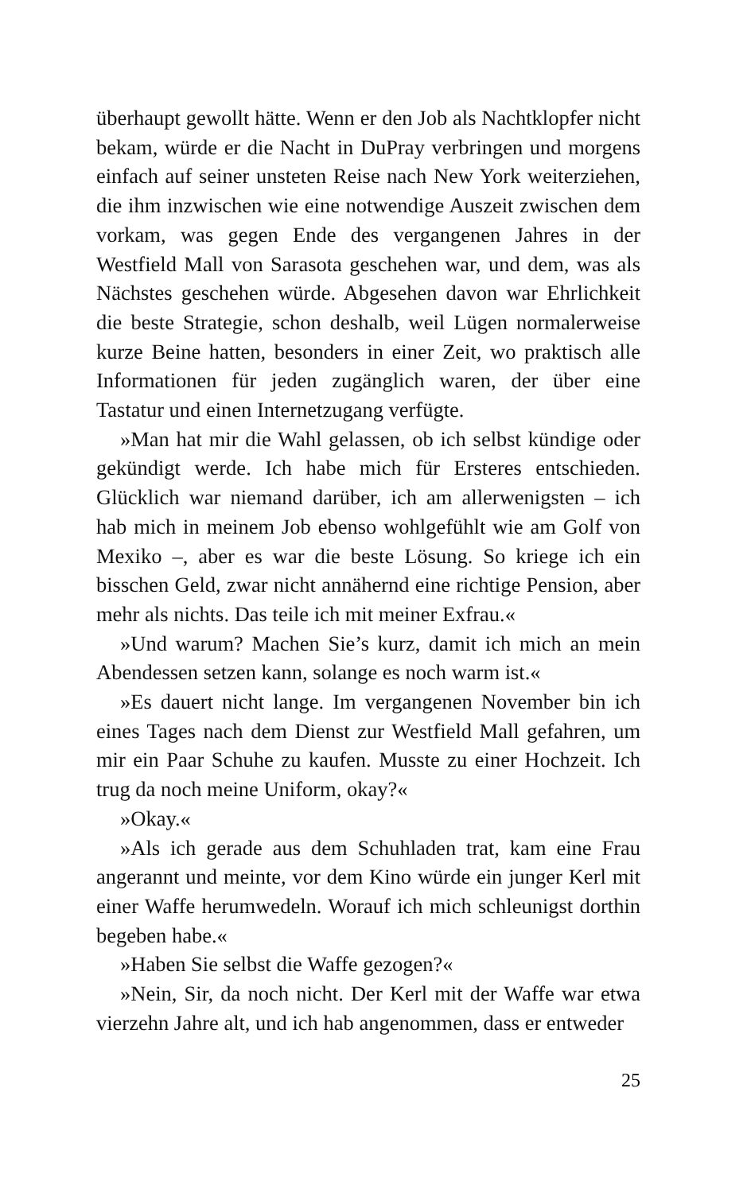überhaupt gewollt hätte. Wenn er den Job als Nachtklopfer nicht bekam, würde er die Nacht in DuPray verbringen und morgens einfach auf seiner unsteten Reise nach New York weiterziehen, die ihm inzwischen wie eine notwendige Auszeit zwischen dem vorkam, was gegen Ende des vergangenen Jahres in der Westfield Mall von Sarasota geschehen war, und dem, was als Nächstes geschehen würde. Abgesehen davon war Ehrlichkeit die beste Strategie, schon deshalb, weil Lügen normalerweise kurze Beine hatten, besonders in einer Zeit, wo praktisch alle Informationen für jeden zugänglich waren, der über eine Tastatur und einen Internetzugang verfügte.
»Man hat mir die Wahl gelassen, ob ich selbst kündige oder gekündigt werde. Ich habe mich für Ersteres entschieden. Glücklich war niemand darüber, ich am allerwenigsten – ich hab mich in meinem Job ebenso wohlgefühlt wie am Golf von Mexiko –, aber es war die beste Lösung. So kriege ich ein bisschen Geld, zwar nicht annähernd eine richtige Pension, aber mehr als nichts. Das teile ich mit meiner Exfrau.«
»Und warum? Machen Sie’s kurz, damit ich mich an mein Abendessen setzen kann, solange es noch warm ist.«
»Es dauert nicht lange. Im vergangenen November bin ich eines Tages nach dem Dienst zur Westfield Mall gefahren, um mir ein Paar Schuhe zu kaufen. Musste zu einer Hochzeit. Ich trug da noch meine Uniform, okay?«
»Okay.«
»Als ich gerade aus dem Schuhladen trat, kam eine Frau angerannt und meinte, vor dem Kino würde ein junger Kerl mit einer Waffe herumwedeln. Worauf ich mich schleunigst dorthin begeben habe.«
»Haben Sie selbst die Waffe gezogen?«
»Nein, Sir, da noch nicht. Der Kerl mit der Waffe war etwa vierzehn Jahre alt, und ich hab angenommen, dass er entweder
25